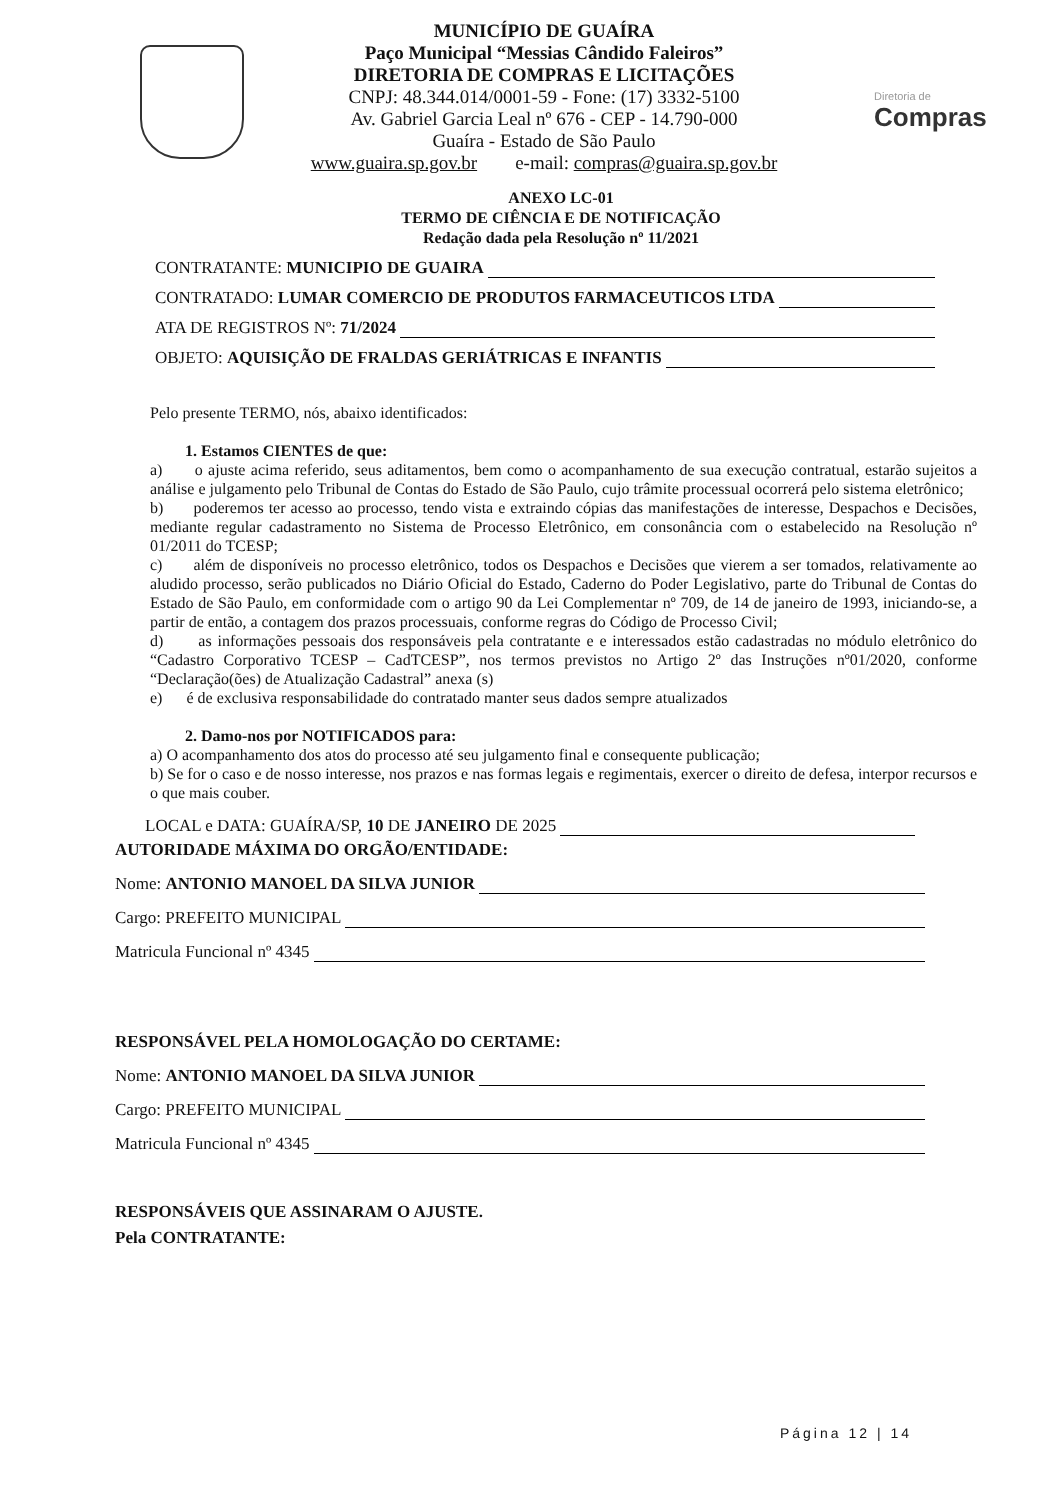MUNICÍPIO DE GUAÍRA
Paço Municipal “Messias Cândido Faleiros”
DIRETORIA DE COMPRAS E LICITAÇÕES
CNPJ: 48.344.014/0001-59 - Fone: (17) 3332-5100
Av. Gabriel Garcia Leal nº 676 - CEP - 14.790-000
Guaíra - Estado de São Paulo
www.guaira.sp.gov.br e-mail: compras@guaira.sp.gov.br
Diretoria de
Compras
ANEXO LC-01
TERMO DE CIÊNCIA E DE NOTIFICAÇÃO
Redação dada pela Resolução nº 11/2021
CONTRATANTE: MUNICIPIO DE GUAIRA
CONTRATADO: LUMAR COMERCIO DE PRODUTOS FARMACEUTICOS LTDA
ATA DE REGISTROS Nº: 71/2024
OBJETO: AQUISIÇÃO DE FRALDAS GERIÁTRICAS E INFANTIS
Pelo presente TERMO, nós, abaixo identificados:
1. Estamos CIENTES de que:
a) o ajuste acima referido, seus aditamentos, bem como o acompanhamento de sua execução contratual, estarão sujeitos a análise e julgamento pelo Tribunal de Contas do Estado de São Paulo, cujo trâmite processual ocorrerá pelo sistema eletrônico;
b) poderemos ter acesso ao processo, tendo vista e extraindo cópias das manifestações de interesse, Despachos e Decisões, mediante regular cadastramento no Sistema de Processo Eletrônico, em consonância com o estabelecido na Resolução nº 01/2011 do TCESP;
c) além de disponíveis no processo eletrônico, todos os Despachos e Decisões que vierem a ser tomados, relativamente ao aludido processo, serão publicados no Diário Oficial do Estado, Caderno do Poder Legislativo, parte do Tribunal de Contas do Estado de São Paulo, em conformidade com o artigo 90 da Lei Complementar nº 709, de 14 de janeiro de 1993, iniciando-se, a partir de então, a contagem dos prazos processuais, conforme regras do Código de Processo Civil;
d) as informações pessoais dos responsáveis pela contratante e e interessados estão cadastradas no módulo eletrônico do “Cadastro Corporativo TCESP – CadTCESP”, nos termos previstos no Artigo 2º das Instruções nº01/2020, conforme “Declaração(ões) de Atualização Cadastral” anexa (s)
e) é de exclusiva responsabilidade do contratado manter seus dados sempre atualizados
2. Damo-nos por NOTIFICADOS para:
a) O acompanhamento dos atos do processo até seu julgamento final e consequente publicação;
b) Se for o caso e de nosso interesse, nos prazos e nas formas legais e regimentais, exercer o direito de defesa, interpor recursos e o que mais couber.
LOCAL e DATA: GUAÍRA/SP, 10 DE JANEIRO DE 2025
AUTORIDADE MÁXIMA DO ORGÃO/ENTIDADE:
Nome: ANTONIO MANOEL DA SILVA JUNIOR
Cargo: PREFEITO MUNICIPAL
Matricula Funcional nº 4345
RESPONSÁVEL PELA HOMOLOGAÇÃO DO CERTAME:
Nome: ANTONIO MANOEL DA SILVA JUNIOR
Cargo: PREFEITO MUNICIPAL
Matricula Funcional nº 4345
RESPONSÁVEIS QUE ASSINARAM O AJUSTE.
Pela CONTRATANTE:
Página 12 | 14